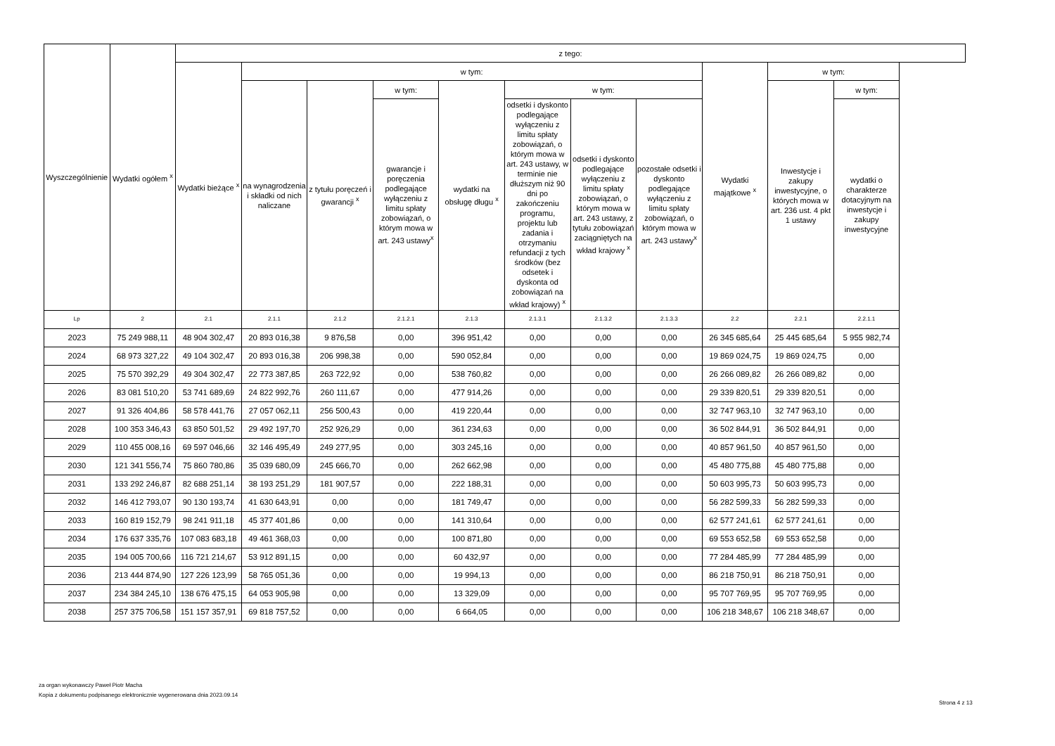| Wyszczególnienie | Wydatki ogółem <sup>x</sup> | z tego: | | | | | | | | | | |
| --- | --- | --- | --- | --- | --- | --- | --- | --- | --- | --- | --- | --- |
| | | Wydatki bieżące <sup>x</sup> | w tym: | | | | | | | Wydatki majątkowe <sup>x</sup> | w tym: | |
| | | | na wynagrodzenia i składki od nich naliczane | z tytułu poręczeń i gwarancji <sup>x</sup> | w tym: | wydatki na obsługę długu <sup>x</sup> | w tym: | | | | Inwestycje i zakupy inwestycyjne, o których mowa w art. 236 ust. 4 pkt 1 ustawy | w tym: |
| | | | | | gwarancje i poręczenia podlegające wyłączeniu z limitu spłaty zobowiązań, o którym mowa w art. 243 ustawy<sup>x</sup> | | odsetki i dyskonto podlegające wyłączeniu z limitu spłaty zobowiązań, o którym mowa w art. 243 ustawy, w terminie nie dłuższym niż 90 dni po zakończeniu programu, projektu lub zadania i otrzymaniu refundacji z tych środków (bez odsetek i dyskonta od zobowiązań na wkład krajowy) <sup>x</sup> | odsetki i dyskonto podlegające wyłączeniu z limitu spłaty zobowiązań, o którym mowa w art. 243 ustawy, z tytułu zobowiązań zaciągniętych na wkład krajowy <sup>x</sup> | pozostałe odsetki i dyskonto podlegające wyłączeniu z limitu spłaty zobowiązań, o którym mowa w art. 243 ustawy<sup>x</sup> | | | wydatki o charakterze dotacyjnym na inwestycje i zakupy inwestycyjne |
| Lp | 2 | 2.1 | 2.1.1 | 2.1.2 | 2.1.2.1 | 2.1.3 | 2.1.3.1 | 2.1.3.2 | 2.1.3.3 | 2.2 | 2.2.1 | 2.2.1.1 |
| 2023 | 75 249 988,11 | 48 904 302,47 | 20 893 016,38 | 9 876,58 | 0,00 | 396 951,42 | 0,00 | 0,00 | 0,00 | 26 345 685,64 | 25 445 685,64 | 5 955 982,74 |
| 2024 | 68 973 327,22 | 49 104 302,47 | 20 893 016,38 | 206 998,38 | 0,00 | 590 052,84 | 0,00 | 0,00 | 0,00 | 19 869 024,75 | 19 869 024,75 | 0,00 |
| 2025 | 75 570 392,29 | 49 304 302,47 | 22 773 387,85 | 263 722,92 | 0,00 | 538 760,82 | 0,00 | 0,00 | 0,00 | 26 266 089,82 | 26 266 089,82 | 0,00 |
| 2026 | 83 081 510,20 | 53 741 689,69 | 24 822 992,76 | 260 111,67 | 0,00 | 477 914,26 | 0,00 | 0,00 | 0,00 | 29 339 820,51 | 29 339 820,51 | 0,00 |
| 2027 | 91 326 404,86 | 58 578 441,76 | 27 057 062,11 | 256 500,43 | 0,00 | 419 220,44 | 0,00 | 0,00 | 0,00 | 32 747 963,10 | 32 747 963,10 | 0,00 |
| 2028 | 100 353 346,43 | 63 850 501,52 | 29 492 197,70 | 252 926,29 | 0,00 | 361 234,63 | 0,00 | 0,00 | 0,00 | 36 502 844,91 | 36 502 844,91 | 0,00 |
| 2029 | 110 455 008,16 | 69 597 046,66 | 32 146 495,49 | 249 277,95 | 0,00 | 303 245,16 | 0,00 | 0,00 | 0,00 | 40 857 961,50 | 40 857 961,50 | 0,00 |
| 2030 | 121 341 556,74 | 75 860 780,86 | 35 039 680,09 | 245 666,70 | 0,00 | 262 662,98 | 0,00 | 0,00 | 0,00 | 45 480 775,88 | 45 480 775,88 | 0,00 |
| 2031 | 133 292 246,87 | 82 688 251,14 | 38 193 251,29 | 181 907,57 | 0,00 | 222 188,31 | 0,00 | 0,00 | 0,00 | 50 603 995,73 | 50 603 995,73 | 0,00 |
| 2032 | 146 412 793,07 | 90 130 193,74 | 41 630 643,91 | 0,00 | 0,00 | 181 749,47 | 0,00 | 0,00 | 0,00 | 56 282 599,33 | 56 282 599,33 | 0,00 |
| 2033 | 160 819 152,79 | 98 241 911,18 | 45 377 401,86 | 0,00 | 0,00 | 141 310,64 | 0,00 | 0,00 | 0,00 | 62 577 241,61 | 62 577 241,61 | 0,00 |
| 2034 | 176 637 335,76 | 107 083 683,18 | 49 461 368,03 | 0,00 | 0,00 | 100 871,80 | 0,00 | 0,00 | 0,00 | 69 553 652,58 | 69 553 652,58 | 0,00 |
| 2035 | 194 005 700,66 | 116 721 214,67 | 53 912 891,15 | 0,00 | 0,00 | 60 432,97 | 0,00 | 0,00 | 0,00 | 77 284 485,99 | 77 284 485,99 | 0,00 |
| 2036 | 213 444 874,90 | 127 226 123,99 | 58 765 051,36 | 0,00 | 0,00 | 19 994,13 | 0,00 | 0,00 | 0,00 | 86 218 750,91 | 86 218 750,91 | 0,00 |
| 2037 | 234 384 245,10 | 138 676 475,15 | 64 053 905,98 | 0,00 | 0,00 | 13 329,09 | 0,00 | 0,00 | 0,00 | 95 707 769,95 | 95 707 769,95 | 0,00 |
| 2038 | 257 375 706,58 | 151 157 357,91 | 69 818 757,52 | 0,00 | 0,00 | 6 664,05 | 0,00 | 0,00 | 0,00 | 106 218 348,67 | 106 218 348,67 | 0,00 |
za organ wykonawczy Paweł Piotr Macha
Kopia z dokumentu podpisanego elektronicznie wygenerowana dnia 2023.09.14
Strona 4 z 13